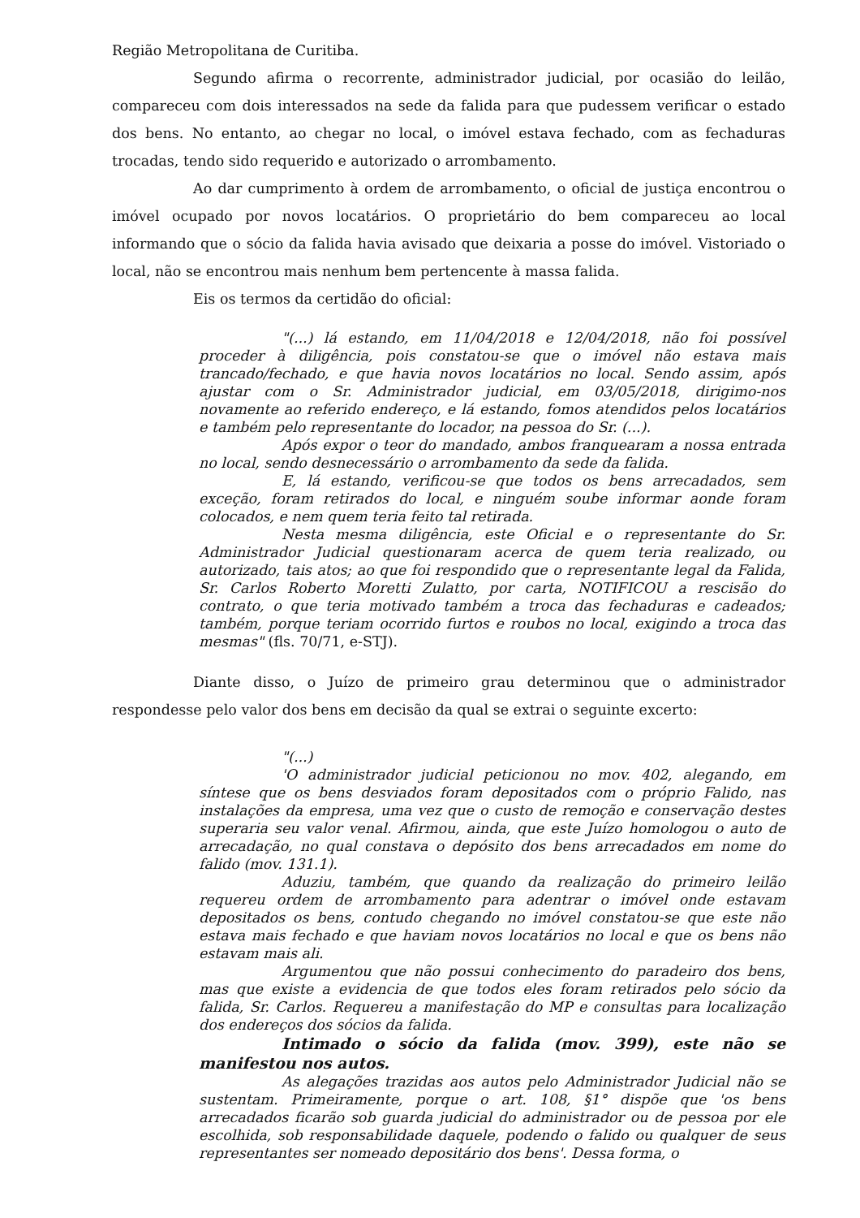Região Metropolitana de Curitiba.
Segundo afirma o recorrente, administrador judicial, por ocasião do leilão, compareceu com dois interessados na sede da falida para que pudessem verificar o estado dos bens. No entanto, ao chegar no local, o imóvel estava fechado, com as fechaduras trocadas, tendo sido requerido e autorizado o arrombamento.
Ao dar cumprimento à ordem de arrombamento, o oficial de justiça encontrou o imóvel ocupado por novos locatários. O proprietário do bem compareceu ao local informando que o sócio da falida havia avisado que deixaria a posse do imóvel. Vistoriado o local, não se encontrou mais nenhum bem pertencente à massa falida.
Eis os termos da certidão do oficial:
"(...) lá estando, em 11/04/2018 e 12/04/2018, não foi possível proceder à diligência, pois constatou-se que o imóvel não estava mais trancado/fechado, e que havia novos locatários no local. Sendo assim, após ajustar com o Sr. Administrador judicial, em 03/05/2018, dirigimo-nos novamente ao referido endereço, e lá estando, fomos atendidos pelos locatários e também pelo representante do locador, na pessoa do Sr. (...).
Após expor o teor do mandado, ambos franquearam a nossa entrada no local, sendo desnecessário o arrombamento da sede da falida.
E, lá estando, verificou-se que todos os bens arrecadados, sem exceção, foram retirados do local, e ninguém soube informar aonde foram colocados, e nem quem teria feito tal retirada.
Nesta mesma diligência, este Oficial e o representante do Sr. Administrador Judicial questionaram acerca de quem teria realizado, ou autorizado, tais atos; ao que foi respondido que o representante legal da Falida, Sr. Carlos Roberto Moretti Zulatto, por carta, NOTIFICOU a rescisão do contrato, o que teria motivado também a troca das fechaduras e cadeados; também, porque teriam ocorrido furtos e roubos no local, exigindo a troca das mesmas" (fls. 70/71, e-STJ).
Diante disso, o Juízo de primeiro grau determinou que o administrador respondesse pelo valor dos bens em decisão da qual se extrai o seguinte excerto:
"(...)
'O administrador judicial peticionou no mov. 402, alegando, em síntese que os bens desviados foram depositados com o próprio Falido, nas instalações da empresa, uma vez que o custo de remoção e conservação destes superaria seu valor venal. Afirmou, ainda, que este Juízo homologou o auto de arrecadação, no qual constava o depósito dos bens arrecadados em nome do falido (mov. 131.1).
Aduziu, também, que quando da realização do primeiro leilão requereu ordem de arrombamento para adentrar o imóvel onde estavam depositados os bens, contudo chegando no imóvel constatou-se que este não estava mais fechado e que haviam novos locatários no local e que os bens não estavam mais ali.
Argumentou que não possui conhecimento do paradeiro dos bens, mas que existe a evidencia de que todos eles foram retirados pelo sócio da falida, Sr. Carlos. Requereu a manifestação do MP e consultas para localização dos endereços dos sócios da falida.
Intimado o sócio da falida (mov. 399), este não se manifestou nos autos.
As alegações trazidas aos autos pelo Administrador Judicial não se sustentam. Primeiramente, porque o art. 108, §1° dispõe que 'os bens arrecadados ficarão sob guarda judicial do administrador ou de pessoa por ele escolhida, sob responsabilidade daquele, podendo o falido ou qualquer de seus representantes ser nomeado depositário dos bens'. Dessa forma, o